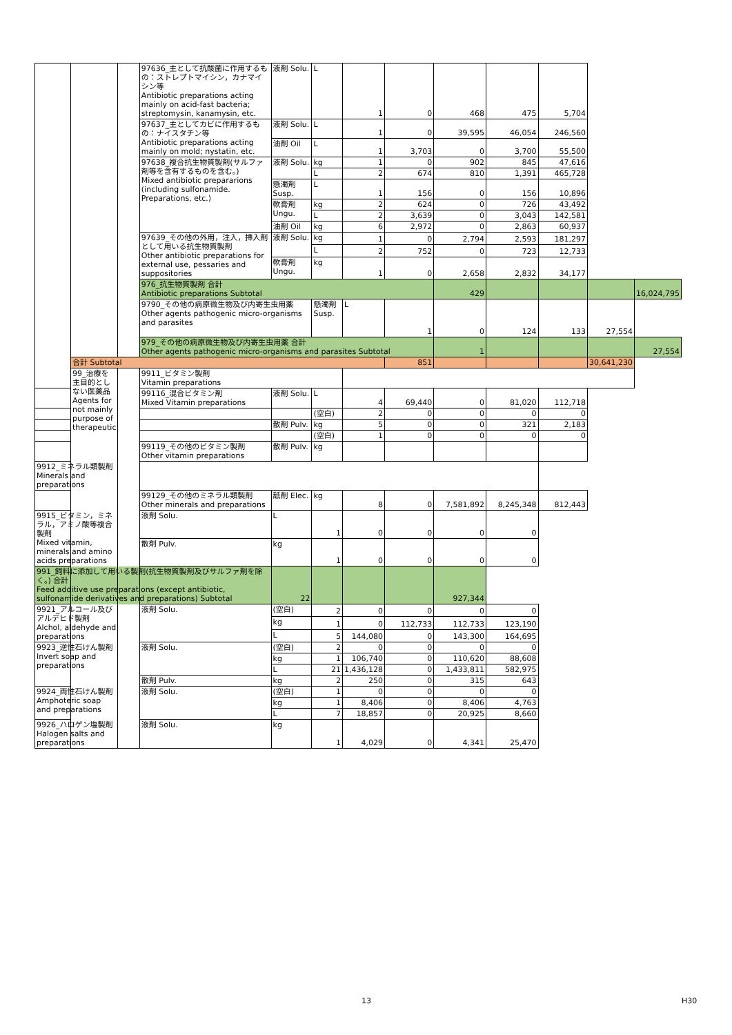| | | | 97636_主として抗酸菌に作用するもの：ストレプトマイシン，カナマイシン等 Antibiotic preparations acting mainly on acid-fast bacteria; streptomysin, kanamysin, etc. | 液剤 Solu. | L | 1 | 0 | 468 | 475 | 5,704 | | |
| | | | 97637_主としてカビに作用するもの：ナイスタチン等 Antibiotic preparations acting mainly on mold; nystatin, etc. | 液剤 Solu. | L | 1 | 0 | 39,595 | 46,054 | 246,560 | | |
| | | | | 油剤 Oil | L | 1 | 3,703 | 0 | 3,700 | 55,500 | | |
| | | | 97638_複合抗生物質製剤(サルファ剤等を含有するものを含む。) Mixed antibiotic prepararions (including sulfonamide. Preparations, etc.) | 液剤 Solu. | kg | 1 | 0 | 902 | 845 | 47,616 | | |
| | | | | | L | 2 | 674 | 810 | 1,391 | 465,728 | | |
| | | | | 懸濁剤 Susp. | L | 1 | 156 | 0 | 156 | 10,896 | | |
| | | | | 軟膏剤 Ungu. | kg | 2 | 624 | 0 | 726 | 43,492 | | |
| | | | | | L | 2 | 3,639 | 0 | 3,043 | 142,581 | | |
| | | | | 油剤 Oil | kg | 6 | 2,972 | 0 | 2,863 | 60,937 | | |
| | | | 97639_その他の外用，注入，挿入剤として用いる抗生物質製剤 Other antibiotic preparations for external use, pessaries and suppositories | 液剤 Solu. | kg | 1 | 0 | 2,794 | 2,593 | 181,297 | | |
| | | | | | L | 2 | 752 | 0 | 723 | 12,733 | | |
| | | | | 軟膏剤 Ungu. | kg | 1 | 0 | 2,658 | 2,832 | 34,177 | | |
| | | | 976_抗生物質製剤 合計 Antibiotic preparations Subtotal | | | | | 429 | | | | 16,024,795 |
| | | | 9790_その他の病原微生物及び内寄生虫用薬 Other agents pathogenic micro-organisms and parasites | | 懸濁剤 Susp. | L | 1 | 0 | 124 | 133 | 27,554 | |
| | | | 979_その他の病原微生物及び内寄生虫用薬 合計 Other agents pathogenic micro-organisms and parasites Subtotal | | | | | 1 | | | | 27,554 |
| | 合計 Subtotal | | | | | | 851 | | | | 30,641,230 | |
| | 99_治療を主目的としない医薬品 Agents for not mainly purpose of therapeutic | | 9911_ビタミン製剤 Vitamin preparations | | | | | | | | | |
| | | | 99116_混合ビタミン剤 Mixed Vitamin preparations | 液剤 Solu. | L | 4 | 69,440 | 0 | 81,020 | 112,718 | | |
| | | | | | (空白) | 2 | 0 | 0 | 0 | 0 | | |
| | | | | 散剤 Pulv. | kg | 5 | 0 | 0 | 321 | 2,183 | | |
| | | | | | (空白) | 1 | 0 | 0 | 0 | 0 | | |
| | | | 99119_その他のビタミン製剤 Other vitamin preparations | 散剤 Pulv. | kg | | | | | | | |
| 9912_ミネラル類製剤 Minerals and preparations | | | | | | | | | | | | |
| | | | 99129_その他のミネラル類製剤 Other minerals and preparations | 舐剤 Elec. | kg | 8 | 0 | 7,581,892 | 8,245,348 | 812,443 | | |
| 9915_ビタミン，ミネラル，アミノ酸等複合製剤 Mixed vitamin, minerals and amino acids preparations | | | 液剤 Solu. | L | 1 | 0 | 0 | 0 | 0 | | | |
| | | | 散剤 Pulv. | kg | 1 | 0 | 0 | 0 | 0 | | | |
| 991_飼料に添加して用いる製剤(抗生物質製剤及びサルファ剤を除く。) 合計 Feed additive use preparations (except antibiotic, sulfonamide derivatives and preparations) Subtotal | | | | 22 | | | | 927,344 | | | | |
| 9921_アルコール及びアルデヒド製剤 Alchol, aldehyde and preparations | | | 液剤 Solu. | (空白) | 2 | 0 | 0 | 0 | 0 | | | |
| | | | | kg | 1 | 0 | 112,733 | 112,733 | 123,190 | | | |
| | | | | L | 5 | 144,080 | 0 | 143,300 | 164,695 | | | |
| 9923_逆性石けん製剤 Invert soap and preparations | | | 液剤 Solu. | (空白) | 2 | 0 | 0 | 0 | 0 | | | |
| | | | | kg | 1 | 106,740 | 0 | 110,620 | 88,608 | | | |
| | | | | L | 21 | 1,436,128 | 0 | 1,433,811 | 582,975 | | | |
| | | | 散剤 Pulv. | kg | 2 | 250 | 0 | 315 | 643 | | | |
| 9924_両性石けん製剤 Amphoteric soap and preparations | | | 液剤 Solu. | (空白) | 1 | 0 | 0 | 0 | 0 | | | |
| | | | | kg | 1 | 8,406 | 0 | 8,406 | 4,763 | | | |
| | | | | L | 7 | 18,857 | 0 | 20,925 | 8,660 | | | |
| 9926_ハロゲン塩製剤 Halogen salts and preparations | | | 液剤 Solu. | kg | 1 | 4,029 | 0 | 4,341 | 25,470 | | | |
13 H30